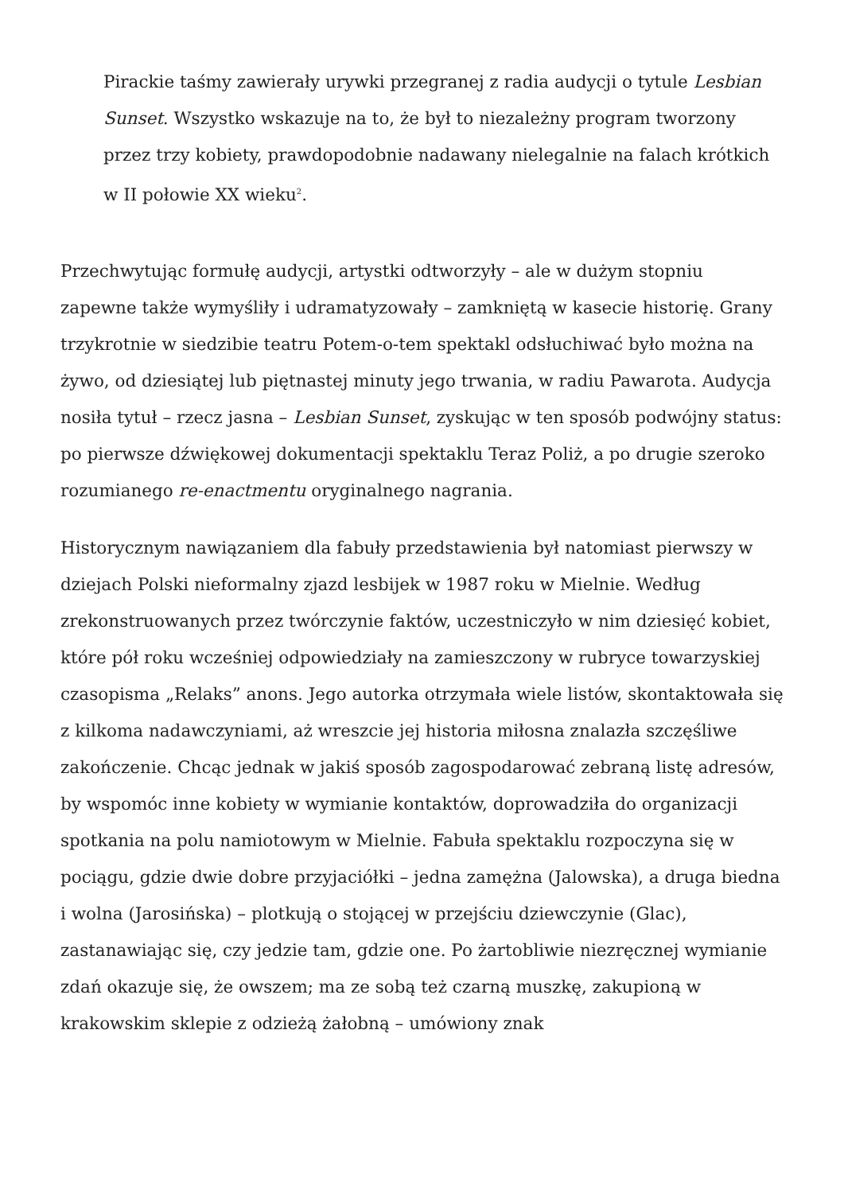Pirackie taśmy zawierały urywki przegranej z radia audycji o tytule Lesbian Sunset. Wszystko wskazuje na to, że był to niezależny program tworzony przez trzy kobiety, prawdopodobnie nadawany nielegalnie na falach krótkich w II połowie XX wieku<sup>2</sup>.
Przechwytując formułę audycji, artystki odtworzyły – ale w dużym stopniu zapewne także wymyśliły i udramatyzowały – zamkniętą w kasecie historię. Grany trzykrotnie w siedzibie teatru Potem-o-tem spektakl odsłuchiwać było można na żywo, od dziesiątej lub piętnastej minuty jego trwania, w radiu Pawarota. Audycja nosiła tytuł – rzecz jasna – Lesbian Sunset, zyskując w ten sposób podwójny status: po pierwsze dźwiękowej dokumentacji spektaklu Teraz Poliż, a po drugie szeroko rozumianego re-enactmentu oryginalnego nagrania.
Historycznym nawiązaniem dla fabuły przedstawienia był natomiast pierwszy w dziejach Polski nieformalny zjazd lesbijek w 1987 roku w Mielnie. Według zrekonstruowanych przez twórczynie faktów, uczestniczyło w nim dziesięć kobiet, które pół roku wcześniej odpowiedziały na zamieszczony w rubryce towarzyskiej czasopisma „Relaks” anons. Jego autorka otrzymała wiele listów, skontaktowała się z kilkoma nadawczyniami, aż wreszcie jej historia miłosna znalazła szczęśliwe zakończenie. Chcąc jednak w jakiś sposób zagospodarować zebraną listę adresów, by wspomóc inne kobiety w wymianie kontaktów, doprowadziła do organizacji spotkania na polu namiotowym w Mielnie. Fabuła spektaklu rozpoczyna się w pociągu, gdzie dwie dobre przyjaciółki – jedna zamężna (Jalowska), a druga biedna i wolna (Jarosińska) – plotkują o stojącej w przejściu dziewczynie (Glac), zastanawiając się, czy jedzie tam, gdzie one. Po żartobliwie niezręcznej wymianie zdań okazuje się, że owszem; ma ze sobą też czarną muszkę, zakupioną w krakowskim sklepie z odzieżą żałobną – umówiony znak